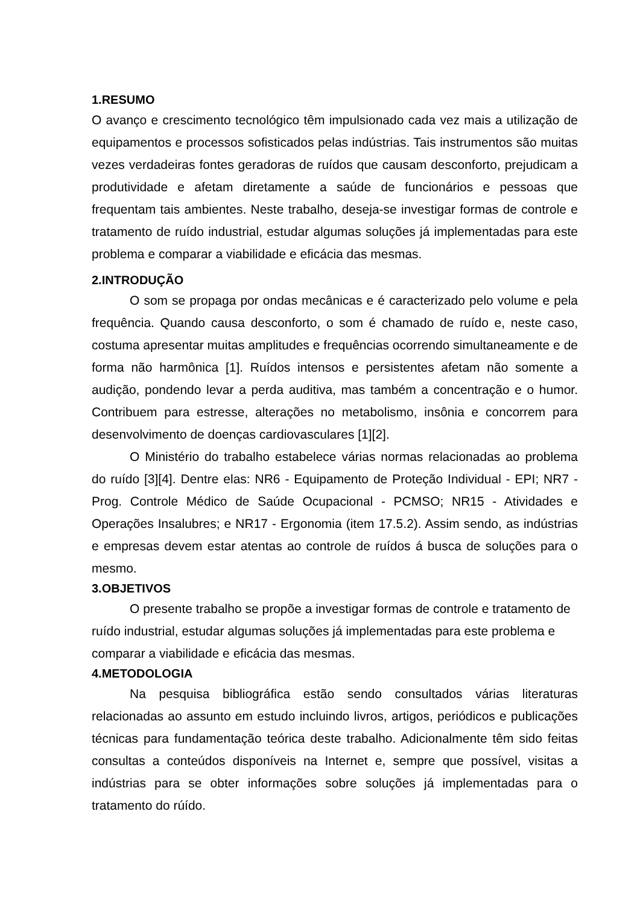1.RESUMO
O avanço e crescimento tecnológico têm impulsionado cada vez mais a utilização de equipamentos e processos sofisticados pelas indústrias. Tais instrumentos são muitas vezes verdadeiras fontes geradoras de ruídos que causam desconforto, prejudicam a produtividade e afetam diretamente a saúde de funcionários e pessoas que frequentam tais ambientes. Neste trabalho, deseja-se investigar formas de controle e tratamento de ruído industrial, estudar algumas soluções já implementadas para este problema e comparar a viabilidade e eficácia das mesmas.
2.INTRODUÇÃO
O som se propaga por ondas mecânicas e é caracterizado pelo volume e pela frequência. Quando causa desconforto, o som é chamado de ruído e, neste caso, costuma apresentar muitas amplitudes e frequências ocorrendo simultaneamente e de forma não harmônica [1]. Ruídos intensos e persistentes afetam não somente a audição, pondendo levar a perda auditiva, mas também a concentração e o humor. Contribuem para estresse, alterações no metabolismo, insônia e concorrem para desenvolvimento de doenças cardiovasculares [1][2].
O Ministério do trabalho estabelece várias normas relacionadas ao problema do ruído [3][4]. Dentre elas: NR6 - Equipamento de Proteção Individual - EPI; NR7 - Prog. Controle Médico de Saúde Ocupacional - PCMSO; NR15 - Atividades e Operações Insalubres; e NR17 - Ergonomia (item 17.5.2). Assim sendo, as indústrias e empresas devem estar atentas ao controle de ruídos á busca de soluções para o mesmo.
3.OBJETIVOS
O presente trabalho se propõe a investigar formas de controle e tratamento de ruído industrial, estudar algumas soluções já implementadas para este problema e comparar a viabilidade e eficácia das mesmas.
4.METODOLOGIA
Na pesquisa bibliográfica estão sendo consultados várias literaturas relacionadas ao assunto em estudo incluindo livros, artigos, periódicos e publicações técnicas para fundamentação teórica deste trabalho. Adicionalmente têm sido feitas consultas a conteúdos disponíveis na Internet e, sempre que possível, visitas a indústrias para se obter informações sobre soluções já implementadas para o tratamento do rúído.